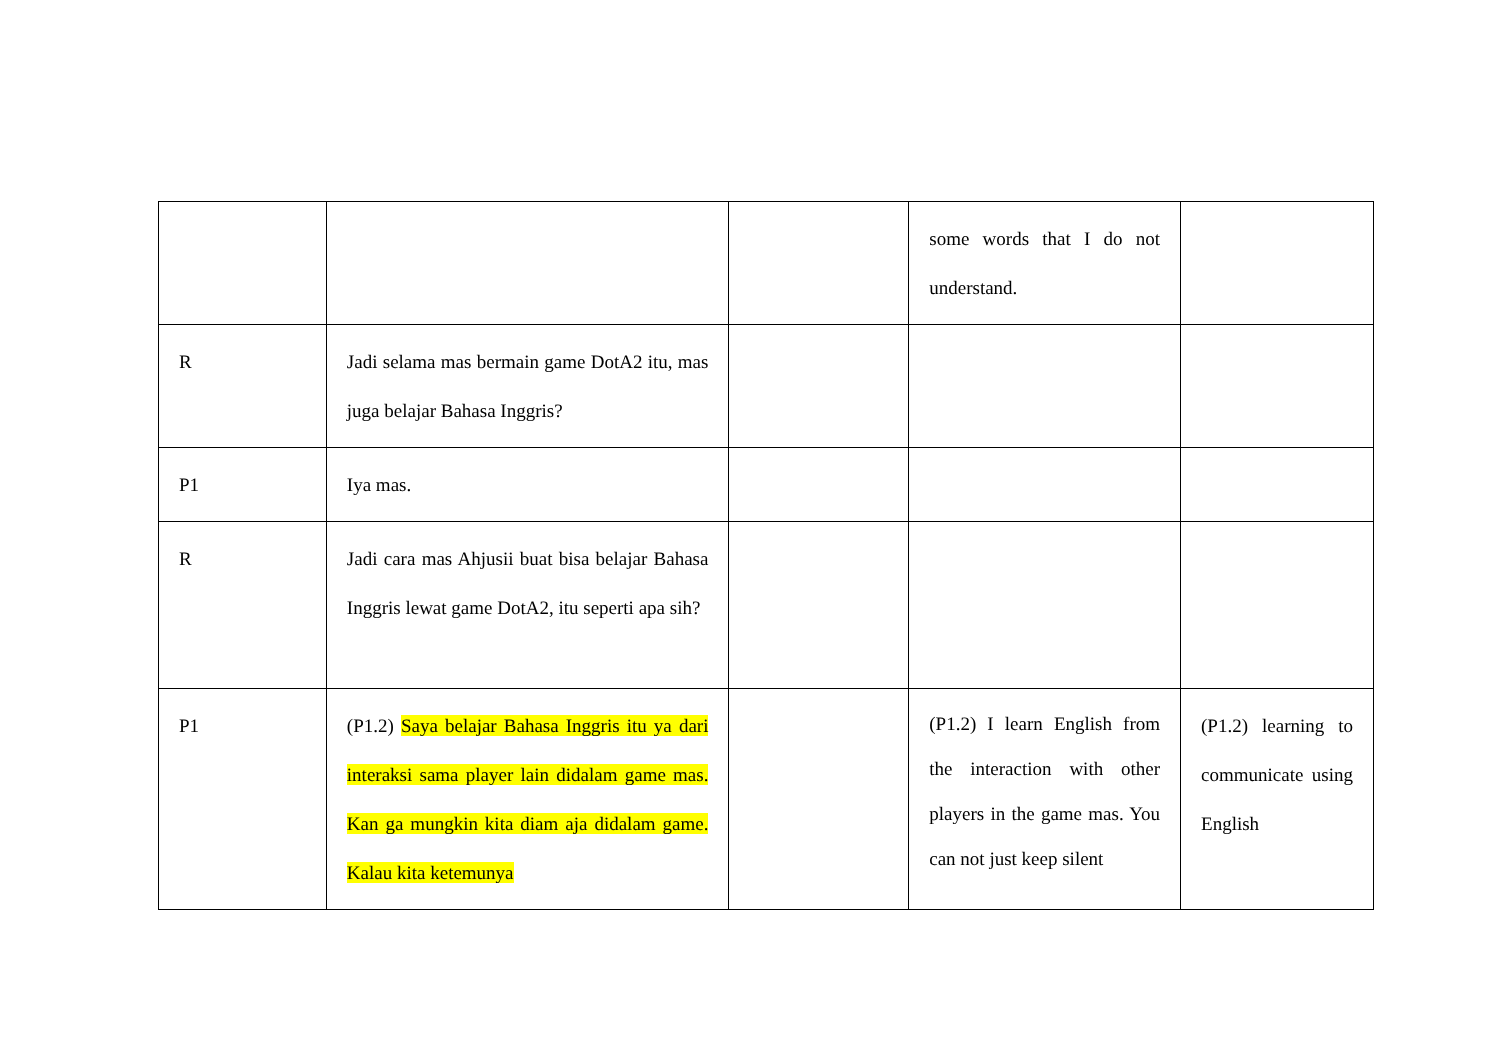| | | | some words that I do not understand. | |
| R | Jadi selama mas bermain game DotA2 itu, mas juga belajar Bahasa Inggris? | | | |
| P1 | Iya mas. | | | |
| R | Jadi cara mas Ahjusii buat bisa belajar Bahasa Inggris lewat game DotA2, itu seperti apa sih? | | | |
| P1 | (P1.2) Saya belajar Bahasa Inggris itu ya dari interaksi sama player lain didalam game mas. Kan ga mungkin kita diam aja didalam game. Kalau kita ketemunya | | (P1.2) I learn English from the interaction with other players in the game mas. You can not just keep silent | (P1.2) learning to communicate using English |